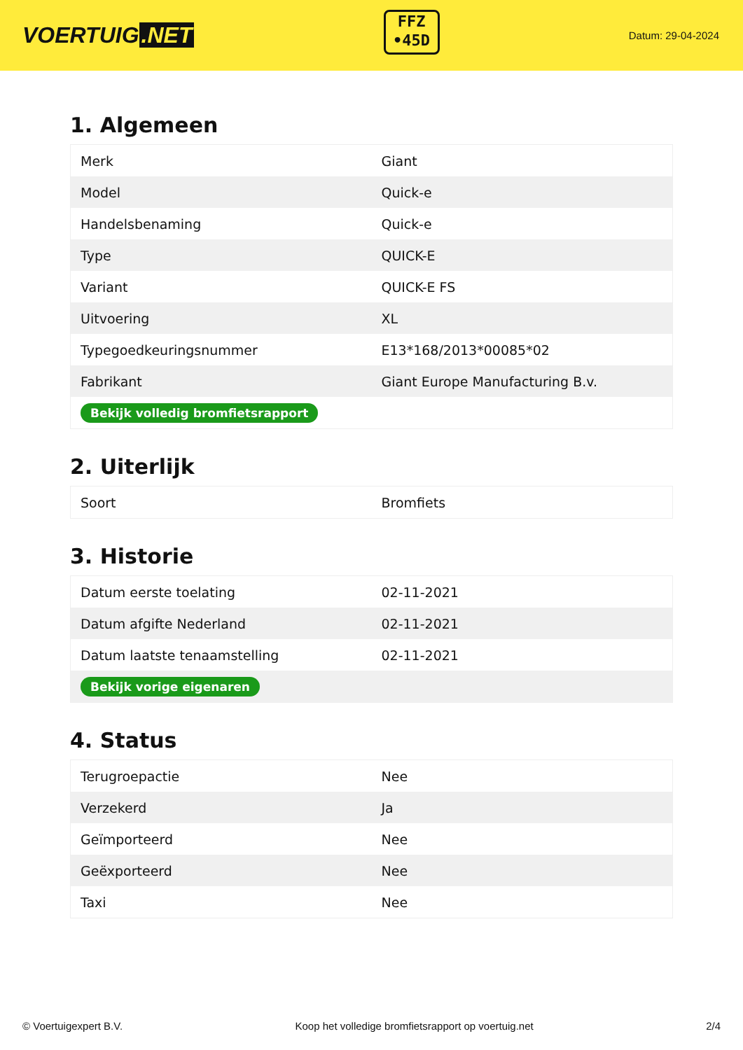VOERTUIG.NET
FFZ
•45D
Datum: 29-04-2024
1. Algemeen
| Merk | Giant |
| Model | Quick-e |
| Handelsbenaming | Quick-e |
| Type | QUICK-E |
| Variant | QUICK-E FS |
| Uitvoering | XL |
| Typegoedkeuringsnummer | E13*168/2013*00085*02 |
| Fabrikant | Giant Europe Manufacturing B.v. |
| Bekijk volledig bromfietsrapport | |
2. Uiterlijk
| Soort | Bromfiets |
3. Historie
| Datum eerste toelating | 02-11-2021 |
| Datum afgifte Nederland | 02-11-2021 |
| Datum laatste tenaamstelling | 02-11-2021 |
| Bekijk vorige eigenaren | |
4. Status
| Terugroepactie | Nee |
| Verzekerd | Ja |
| Geïmporteerd | Nee |
| Geëxporteerd | Nee |
| Taxi | Nee |
© Voertuigexpert B.V. Koop het volledige bromfietsrapport op voertuig.net 2/4